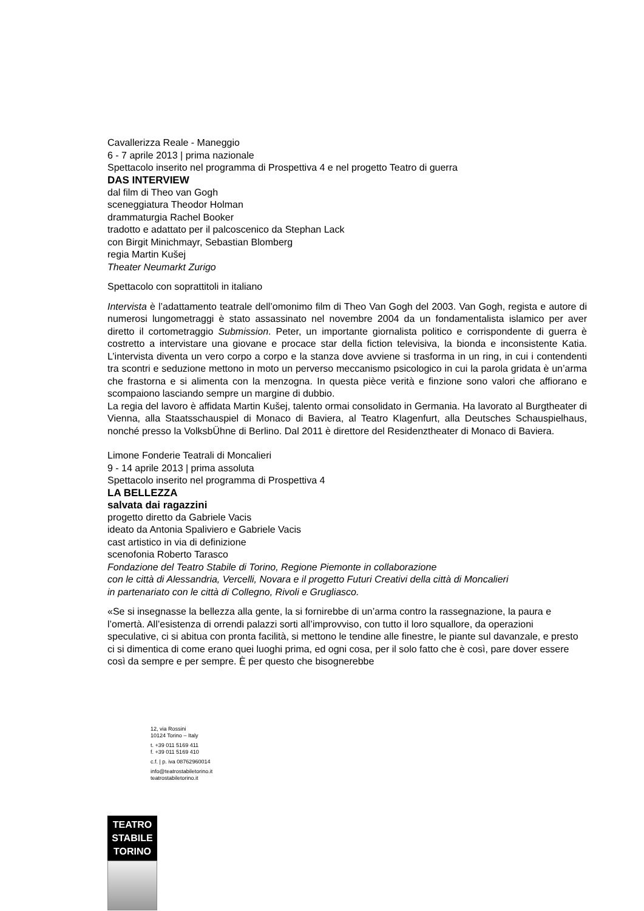Cavallerizza Reale - Maneggio
6 - 7 aprile 2013 | prima nazionale
Spettacolo inserito nel programma di Prospettiva 4 e nel progetto Teatro di guerra
DAS INTERVIEW
dal film di Theo van Gogh
sceneggiatura Theodor Holman
drammaturgia Rachel Booker
tradotto e adattato per il palcoscenico da Stephan Lack
con Birgit Minichmayr, Sebastian Blomberg
regia Martin Kušej
Theater Neumarkt Zurigo
Spettacolo con soprattitoli in italiano
Intervista è l’adattamento teatrale dell’omonimo film di Theo Van Gogh del 2003. Van Gogh, regista e autore di numerosi lungometraggi è stato assassinato nel novembre 2004 da un fondamentalista islamico per aver diretto il cortometraggio Submission. Peter, un importante giornalista politico e corrispondente di guerra è costretto a intervistare una giovane e procace star della fiction televisiva, la bionda e inconsistente Katia. L’intervista diventa un vero corpo a corpo e la stanza dove avviene si trasforma in un ring, in cui i contendenti tra scontri e seduzione mettono in moto un perverso meccanismo psicologico in cui la parola gridata è un’arma che frastorna e si alimenta con la menzogna. In questa pièce verità e finzione sono valori che affiorano e scompaiono lasciando sempre un margine di dubbio.
La regia del lavoro è affidata Martin Kušej, talento ormai consolidato in Germania. Ha lavorato al Burgtheater di Vienna, alla Staatsschauspiel di Monaco di Baviera, al Teatro Klagenfurt, alla Deutsches Schauspielhaus, nonché presso la VolksbÜhne di Berlino. Dal 2011 è direttore del Residenztheater di Monaco di Baviera.
Limone Fonderie Teatrali di Moncalieri
9 - 14 aprile 2013 | prima assoluta
Spettacolo inserito nel programma di Prospettiva 4
LA BELLEZZA
salvata dai ragazzini
progetto diretto da Gabriele Vacis
ideato da Antonia Spaliviero e Gabriele Vacis
cast artistico in via di definizione
scenofonia Roberto Tarasco
Fondazione del Teatro Stabile di Torino, Regione Piemonte in collaborazione
con le città di Alessandria, Vercelli, Novara e il progetto Futuri Creativi della città di Moncalieri
in partenariato con le città di Collegno, Rivoli e Grugliasco.
«Se si insegnasse la bellezza alla gente, la si fornirebbe di un’arma contro la rassegnazione, la paura e l’omertà. All’esistenza di orrendi palazzi sorti all’improvviso, con tutto il loro squallore, da operazioni speculative, ci si abitua con pronta facilità, si mettono le tendine alle finestre, le piante sul davanzale, e presto ci si dimentica di come erano quei luoghi prima, ed ogni cosa, per il solo fatto che è così, pare dover essere così da sempre e per sempre. È per questo che bisognerebbe
12, via Rossini
10124 Torino – Italy
t. +39 011 5169 411
f. +39 011 5169 410
c.f. | p. iva 08762960014
info@teatrostabiletorino.it
teatrostabiletorino.it
TEATRO
STABILE
TORINO